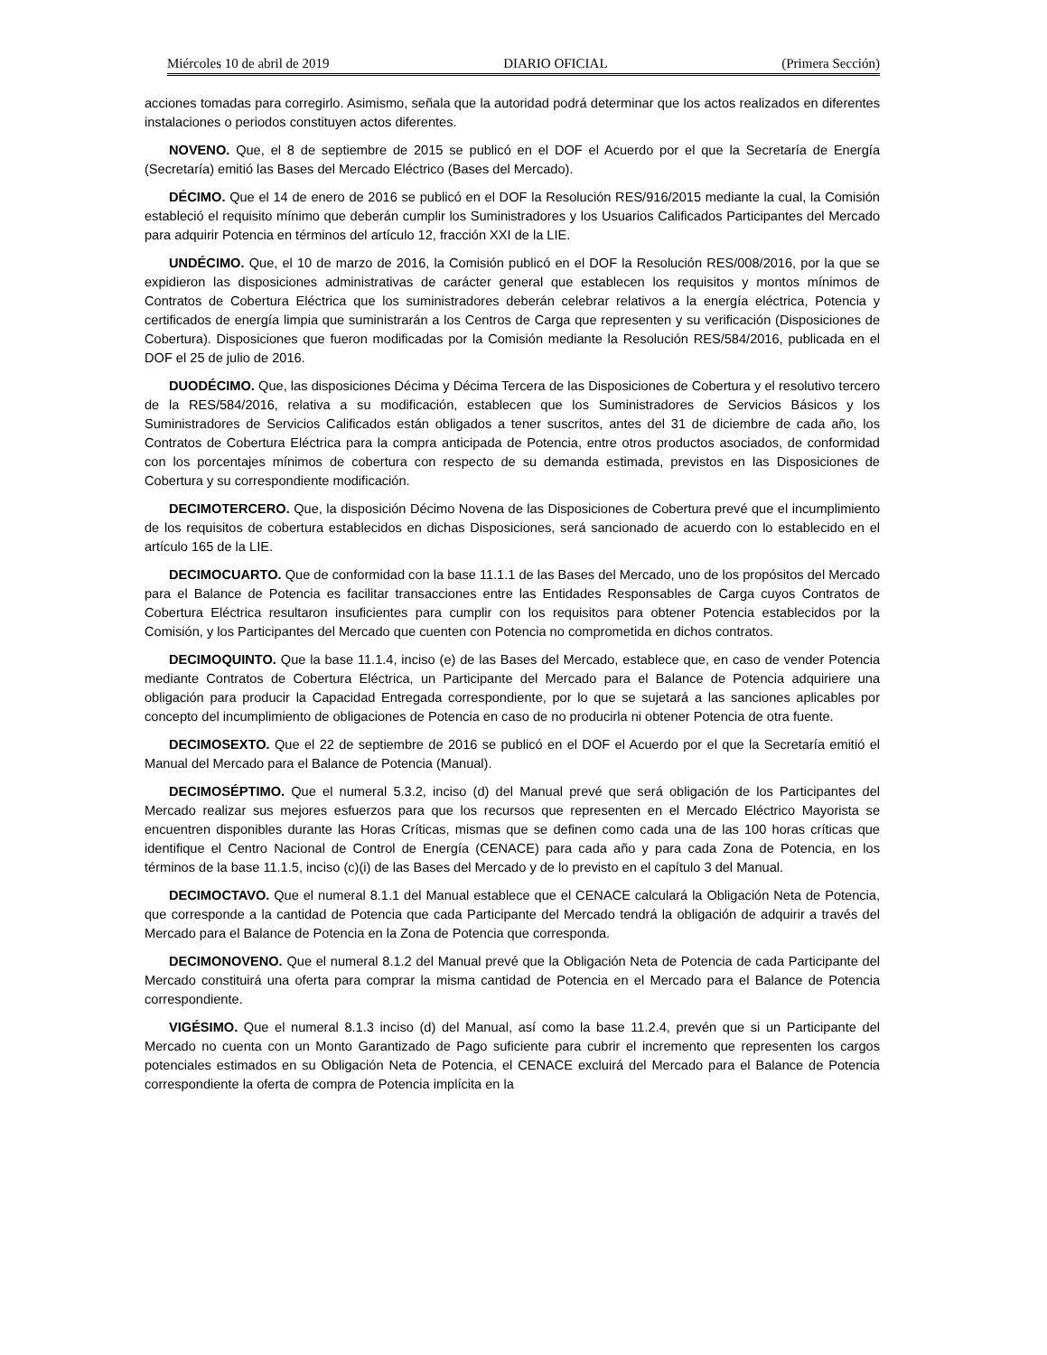Miércoles 10 de abril de 2019 DIARIO OFICIAL (Primera Sección)
acciones tomadas para corregirlo. Asimismo, señala que la autoridad podrá determinar que los actos realizados en diferentes instalaciones o periodos constituyen actos diferentes.
NOVENO. Que, el 8 de septiembre de 2015 se publicó en el DOF el Acuerdo por el que la Secretaría de Energía (Secretaría) emitió las Bases del Mercado Eléctrico (Bases del Mercado).
DÉCIMO. Que el 14 de enero de 2016 se publicó en el DOF la Resolución RES/916/2015 mediante la cual, la Comisión estableció el requisito mínimo que deberán cumplir los Suministradores y los Usuarios Calificados Participantes del Mercado para adquirir Potencia en términos del artículo 12, fracción XXI de la LIE.
UNDÉCIMO. Que, el 10 de marzo de 2016, la Comisión publicó en el DOF la Resolución RES/008/2016, por la que se expidieron las disposiciones administrativas de carácter general que establecen los requisitos y montos mínimos de Contratos de Cobertura Eléctrica que los suministradores deberán celebrar relativos a la energía eléctrica, Potencia y certificados de energía limpia que suministrarán a los Centros de Carga que representen y su verificación (Disposiciones de Cobertura). Disposiciones que fueron modificadas por la Comisión mediante la Resolución RES/584/2016, publicada en el DOF el 25 de julio de 2016.
DUODÉCIMO. Que, las disposiciones Décima y Décima Tercera de las Disposiciones de Cobertura y el resolutivo tercero de la RES/584/2016, relativa a su modificación, establecen que los Suministradores de Servicios Básicos y los Suministradores de Servicios Calificados están obligados a tener suscritos, antes del 31 de diciembre de cada año, los Contratos de Cobertura Eléctrica para la compra anticipada de Potencia, entre otros productos asociados, de conformidad con los porcentajes mínimos de cobertura con respecto de su demanda estimada, previstos en las Disposiciones de Cobertura y su correspondiente modificación.
DECIMOTERCERO. Que, la disposición Décimo Novena de las Disposiciones de Cobertura prevé que el incumplimiento de los requisitos de cobertura establecidos en dichas Disposiciones, será sancionado de acuerdo con lo establecido en el artículo 165 de la LIE.
DECIMOCUARTO. Que de conformidad con la base 11.1.1 de las Bases del Mercado, uno de los propósitos del Mercado para el Balance de Potencia es facilitar transacciones entre las Entidades Responsables de Carga cuyos Contratos de Cobertura Eléctrica resultaron insuficientes para cumplir con los requisitos para obtener Potencia establecidos por la Comisión, y los Participantes del Mercado que cuenten con Potencia no comprometida en dichos contratos.
DECIMOQUINTO. Que la base 11.1.4, inciso (e) de las Bases del Mercado, establece que, en caso de vender Potencia mediante Contratos de Cobertura Eléctrica, un Participante del Mercado para el Balance de Potencia adquiriere una obligación para producir la Capacidad Entregada correspondiente, por lo que se sujetará a las sanciones aplicables por concepto del incumplimiento de obligaciones de Potencia en caso de no producirla ni obtener Potencia de otra fuente.
DECIMOSEXTO. Que el 22 de septiembre de 2016 se publicó en el DOF el Acuerdo por el que la Secretaría emitió el Manual del Mercado para el Balance de Potencia (Manual).
DECIMOSÉPTIMO. Que el numeral 5.3.2, inciso (d) del Manual prevé que será obligación de los Participantes del Mercado realizar sus mejores esfuerzos para que los recursos que representen en el Mercado Eléctrico Mayorista se encuentren disponibles durante las Horas Críticas, mismas que se definen como cada una de las 100 horas críticas que identifique el Centro Nacional de Control de Energía (CENACE) para cada año y para cada Zona de Potencia, en los términos de la base 11.1.5, inciso (c)(i) de las Bases del Mercado y de lo previsto en el capítulo 3 del Manual.
DECIMOCTAVO. Que el numeral 8.1.1 del Manual establece que el CENACE calculará la Obligación Neta de Potencia, que corresponde a la cantidad de Potencia que cada Participante del Mercado tendrá la obligación de adquirir a través del Mercado para el Balance de Potencia en la Zona de Potencia que corresponda.
DECIMONOVENO. Que el numeral 8.1.2 del Manual prevé que la Obligación Neta de Potencia de cada Participante del Mercado constituirá una oferta para comprar la misma cantidad de Potencia en el Mercado para el Balance de Potencia correspondiente.
VIGÉSIMO. Que el numeral 8.1.3 inciso (d) del Manual, así como la base 11.2.4, prevén que si un Participante del Mercado no cuenta con un Monto Garantizado de Pago suficiente para cubrir el incremento que representen los cargos potenciales estimados en su Obligación Neta de Potencia, el CENACE excluirá del Mercado para el Balance de Potencia correspondiente la oferta de compra de Potencia implícita en la